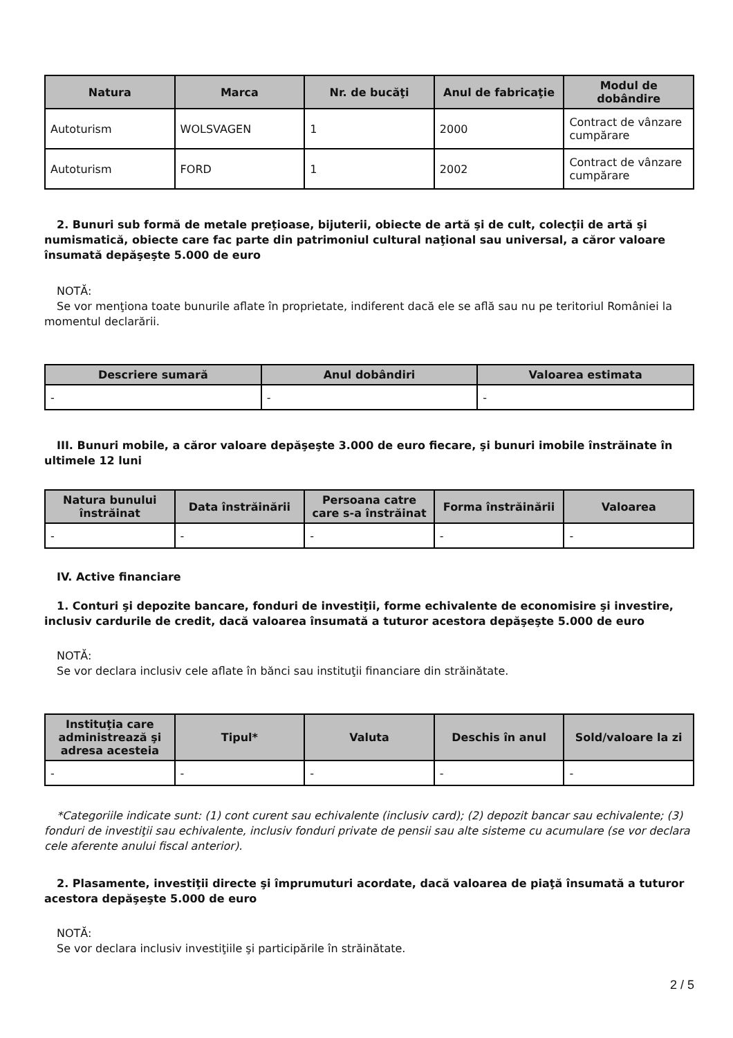| Natura | Marca | Nr. de bucăţi | Anul de fabricaţie | Modul de dobândire |
| --- | --- | --- | --- | --- |
| Autoturism | WOLSVAGEN | 1 | 2000 | Contract de vânzare cumpărare |
| Autoturism | FORD | 1 | 2002 | Contract de vânzare cumpărare |
2. Bunuri sub formă de metale preţioase, bijuterii, obiecte de artă şi de cult, colecţii de artă şi numismatică, obiecte care fac parte din patrimoniul cultural naţional sau universal, a căror valoare însumată depăşeşte 5.000 de euro
NOTĂ:
Se vor menţiona toate bunurile aflate în proprietate, indiferent dacă ele se află sau nu pe teritoriul României la momentul declarării.
| Descriere sumară | Anul dobândiri | Valoarea estimata |
| --- | --- | --- |
| - | - | - |
III. Bunuri mobile, a căror valoare depăşeşte 3.000 de euro fiecare, şi bunuri imobile înstrăinate în ultimele 12 luni
| Natura bunului înstrăinat | Data înstrăinării | Persoana catre care s-a înstrăinat | Forma înstrăinării | Valoarea |
| --- | --- | --- | --- | --- |
| - | - | - | - | - |
IV. Active financiare
1. Conturi şi depozite bancare, fonduri de investiţii, forme echivalente de economisire şi investire, inclusiv cardurile de credit, dacă valoarea însumată a tuturor acestora depăşeşte 5.000 de euro
NOTĂ:
Se vor declara inclusiv cele aflate în bănci sau instituţii financiare din străinătate.
| Instituţia care administrează şi adresa acesteia | Tipul* | Valuta | Deschis în anul | Sold/valoare la zi |
| --- | --- | --- | --- | --- |
| - | - | - | - | - |
*Categoriile indicate sunt: (1) cont curent sau echivalente (inclusiv card); (2) depozit bancar sau echivalente; (3) fonduri de investiţii sau echivalente, inclusiv fonduri private de pensii sau alte sisteme cu acumulare (se vor declara cele aferente anului fiscal anterior).
2. Plasamente, investiţii directe şi împrumuturi acordate, dacă valoarea de piaţă însumată a tuturor acestora depăşeşte 5.000 de euro
NOTĂ:
Se vor declara inclusiv investiţiile şi participările în străinătate.
2 / 5